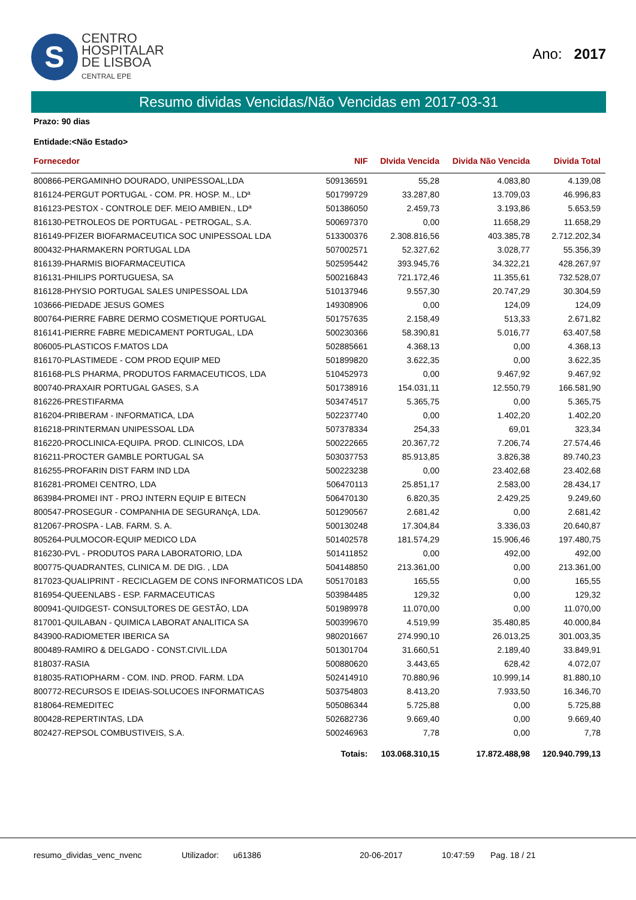S
CENTRO
HOSPITALAR
DE LISBOA
CENTRAL EPE
Ano: 2017
Resumo dividas Vencidas/Não Vencidas em 2017-03-31
Prazo: 90 dias
Entidade:<Não Estado>
| Fornecedor | NIF | DIvida Vencida | Divida Não Vencida | Divida Total |
| --- | --- | --- | --- | --- |
| 800866-PERGAMINHO DOURADO, UNIPESSOAL,LDA | 509136591 | 55,28 | 4.083,80 | 4.139,08 |
| 816124-PERGUT PORTUGAL - COM. PR. HOSP. M., LDª | 501799729 | 33.287,80 | 13.709,03 | 46.996,83 |
| 816123-PESTOX - CONTROLE DEF. MEIO AMBIEN., LDª | 501386050 | 2.459,73 | 3.193,86 | 5.653,59 |
| 816130-PETROLEOS DE PORTUGAL - PETROGAL, S.A. | 500697370 | 0,00 | 11.658,29 | 11.658,29 |
| 816149-PFIZER BIOFARMACEUTICA SOC UNIPESSOAL LDA | 513300376 | 2.308.816,56 | 403.385,78 | 2.712.202,34 |
| 800432-PHARMAKERN PORTUGAL LDA | 507002571 | 52.327,62 | 3.028,77 | 55.356,39 |
| 816139-PHARMIS BIOFARMACEUTICA | 502595442 | 393.945,76 | 34.322,21 | 428.267,97 |
| 816131-PHILIPS PORTUGUESA, SA | 500216843 | 721.172,46 | 11.355,61 | 732.528,07 |
| 816128-PHYSIO PORTUGAL SALES UNIPESSOAL LDA | 510137946 | 9.557,30 | 20.747,29 | 30.304,59 |
| 103666-PIEDADE JESUS GOMES | 149308906 | 0,00 | 124,09 | 124,09 |
| 800764-PIERRE FABRE DERMO COSMETIQUE PORTUGAL | 501757635 | 2.158,49 | 513,33 | 2.671,82 |
| 816141-PIERRE FABRE MEDICAMENT PORTUGAL, LDA | 500230366 | 58.390,81 | 5.016,77 | 63.407,58 |
| 806005-PLASTICOS F.MATOS LDA | 502885661 | 4.368,13 | 0,00 | 4.368,13 |
| 816170-PLASTIMEDE - COM PROD EQUIP MED | 501899820 | 3.622,35 | 0,00 | 3.622,35 |
| 816168-PLS PHARMA, PRODUTOS FARMACEUTICOS, LDA | 510452973 | 0,00 | 9.467,92 | 9.467,92 |
| 800740-PRAXAIR PORTUGAL GASES, S.A | 501738916 | 154.031,11 | 12.550,79 | 166.581,90 |
| 816226-PRESTIFARMA | 503474517 | 5.365,75 | 0,00 | 5.365,75 |
| 816204-PRIBERAM - INFORMATICA, LDA | 502237740 | 0,00 | 1.402,20 | 1.402,20 |
| 816218-PRINTERMAN UNIPESSOAL LDA | 507378334 | 254,33 | 69,01 | 323,34 |
| 816220-PROCLINICA-EQUIPA. PROD. CLINICOS, LDA | 500222665 | 20.367,72 | 7.206,74 | 27.574,46 |
| 816211-PROCTER GAMBLE PORTUGAL SA | 503037753 | 85.913,85 | 3.826,38 | 89.740,23 |
| 816255-PROFARIN DIST FARM IND LDA | 500223238 | 0,00 | 23.402,68 | 23.402,68 |
| 816281-PROMEI CENTRO, LDA | 506470113 | 25.851,17 | 2.583,00 | 28.434,17 |
| 863984-PROMEI INT - PROJ INTERN EQUIP E BITECN | 506470130 | 6.820,35 | 2.429,25 | 9.249,60 |
| 800547-PROSEGUR - COMPANHIA DE SEGURANçA, LDA. | 501290567 | 2.681,42 | 0,00 | 2.681,42 |
| 812067-PROSPA - LAB. FARM. S. A. | 500130248 | 17.304,84 | 3.336,03 | 20.640,87 |
| 805264-PULMOCOR-EQUIP MEDICO LDA | 501402578 | 181.574,29 | 15.906,46 | 197.480,75 |
| 816230-PVL - PRODUTOS PARA LABORATORIO, LDA | 501411852 | 0,00 | 492,00 | 492,00 |
| 800775-QUADRANTES, CLINICA M. DE DIG. , LDA | 504148850 | 213.361,00 | 0,00 | 213.361,00 |
| 817023-QUALIPRINT - RECICLAGEM DE CONS INFORMATICOS LDA | 505170183 | 165,55 | 0,00 | 165,55 |
| 816954-QUEENLABS - ESP. FARMACEUTICAS | 503984485 | 129,32 | 0,00 | 129,32 |
| 800941-QUIDGEST- CONSULTORES DE GESTÃO, LDA | 501989978 | 11.070,00 | 0,00 | 11.070,00 |
| 817001-QUILABAN - QUIMICA LABORAT ANALITICA SA | 500399670 | 4.519,99 | 35.480,85 | 40.000,84 |
| 843900-RADIOMETER IBERICA SA | 980201667 | 274.990,10 | 26.013,25 | 301.003,35 |
| 800489-RAMIRO & DELGADO - CONST.CIVIL.LDA | 501301704 | 31.660,51 | 2.189,40 | 33.849,91 |
| 818037-RASIA | 500880620 | 3.443,65 | 628,42 | 4.072,07 |
| 818035-RATIOPHARM - COM. IND. PROD. FARM. LDA | 502414910 | 70.880,96 | 10.999,14 | 81.880,10 |
| 800772-RECURSOS E IDEIAS-SOLUCOES INFORMATICAS | 503754803 | 8.413,20 | 7.933,50 | 16.346,70 |
| 818064-REMEDITEC | 505086344 | 5.725,88 | 0,00 | 5.725,88 |
| 800428-REPERTINTAS, LDA | 502682736 | 9.669,40 | 0,00 | 9.669,40 |
| 802427-REPSOL COMBUSTIVEIS, S.A. | 500246963 | 7,78 | 0,00 | 7,78 |
| | Totais: | 103.068.310,15 | 17.872.488,98 | 120.940.799,13 |
resumo_dividas_venc_nvenc Utilizador: u61386 20-06-2017 10:47:59 Pag. 18 / 21